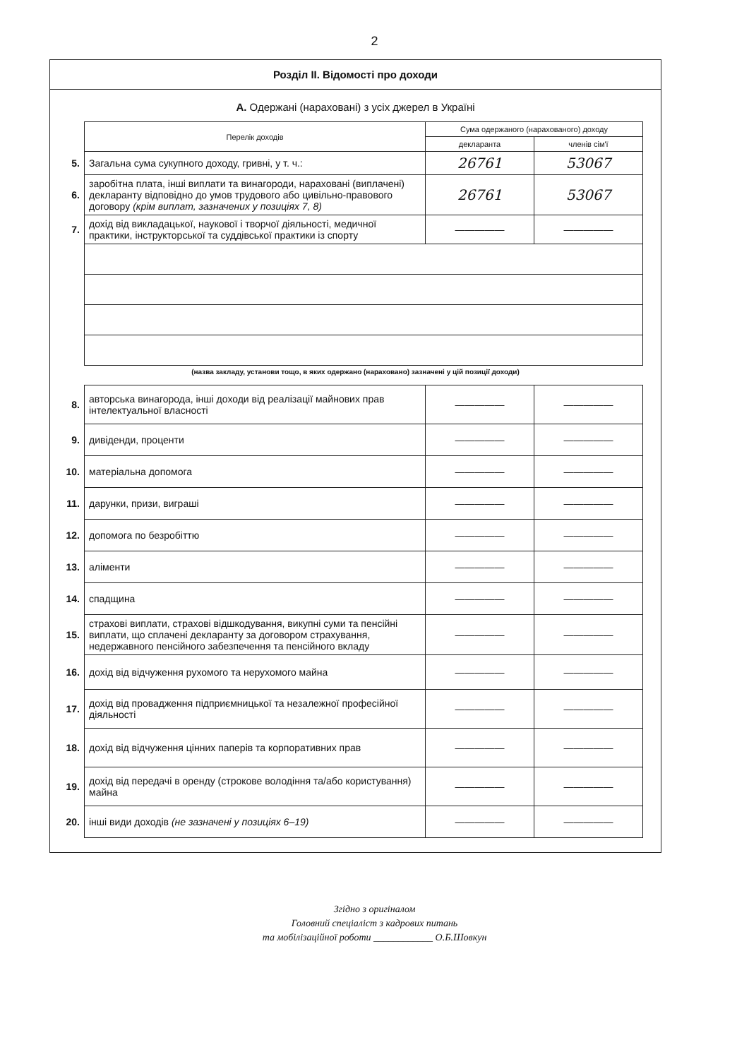2
Розділ II. Відомості про доходи
А. Одержані (нараховані) з усіх джерел в Україні
| | Перелік доходів | Сума одержаного (нарахованого) доходу | |
| | | декларанта | членів сім'ї |
| 5. | Загальна сума сукупного доходу, гривні, у т. ч.: | 26761 | 53067 |
| 6. | заробітна плата, інші виплати та винагороди, нараховані (виплачені) декларанту відповідно до умов трудового або цивільно-правового договору (крім виплат, зазначених у позиціях 7, 8) | 26761 | 53067 |
| 7. | дохід від викладацької, наукової і творчої діяльності, медичної практики, інструкторської та суддівської практики із спорту | ————— | ————— |
(назва закладу, установи тощо, в яких одержано (нараховано) зазначені у цій позиції доходи)
| 8. | авторська винагорода, інші доходи від реалізації майнових прав інтелектуальної власності | ————— | ————— |
| 9. | дивіденди, проценти | ————— | ————— |
| 10. | матеріальна допомога | ————— | ————— |
| 11. | дарунки, призи, виграші | ————— | ————— |
| 12. | допомога по безробіттю | ————— | ————— |
| 13. | аліменти | ————— | ————— |
| 14. | спадщина | ————— | ————— |
| 15. | страхові виплати, страхові відшкодування, викупні суми та пенсійні виплати, що сплачені декларанту за договором страхування, недержавного пенсійного забезпечення та пенсійного вкладу | ————— | ————— |
| 16. | дохід від відчуження рухомого та нерухомого майна | ————— | ————— |
| 17. | дохід від провадження підприємницької та незалежної професійної діяльності | ————— | ————— |
| 18. | дохід від відчуження цінних паперів та корпоративних прав | ————— | ————— |
| 19. | дохід від передачі в оренду (строкове володіння та/або користування) майна | ————— | ————— |
| 20. | інші види доходів (не зазначені у позиціях 6–19) | ————— | ————— |
Згідно з оригіналом
Головний спеціаліст з кадрових питань
та мобілізаційної роботи ____________ О.Б.Шовкун